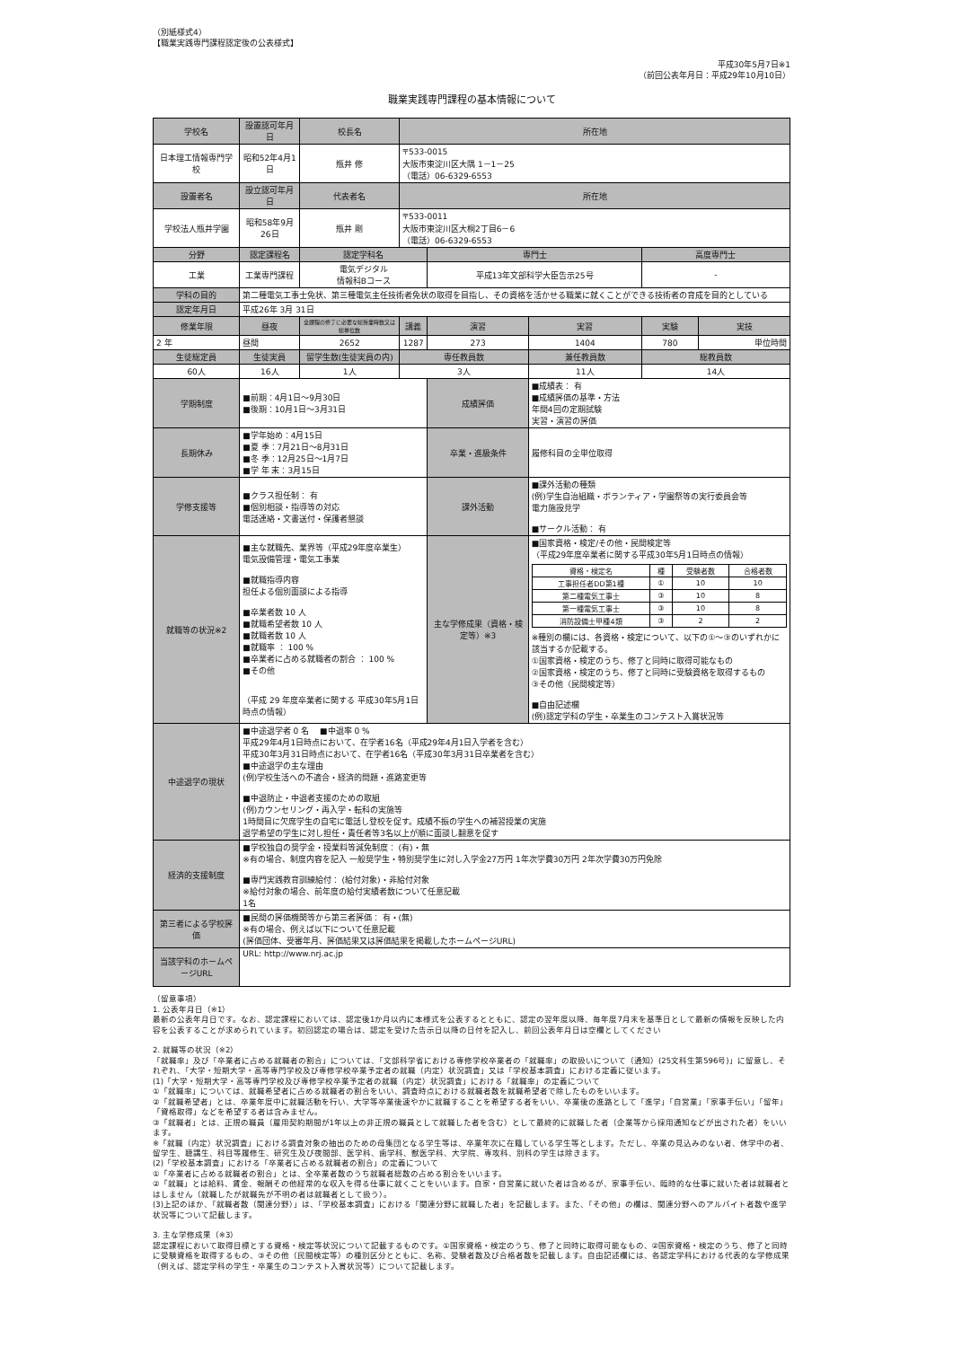（別紙様式4）
【職業実践専門課程認定後の公表様式】
平成30年5月7日※1
（前回公表年月日：平成29年10月10日）
職業実践専門課程の基本情報について
| 学校名 | 設置認可年月日 | 校長名 | 所在地 | | | | |
| --- | --- | --- | --- | --- | --- | --- | --- |
| 日本理工情報専門学校 | 昭和52年4月1日 | 瓶井 修 | 〒533-0015 大阪市東淀川区大隅 1－1－25 （電話）06-6329-6553 | | | | |
| 設置者名 | 設立認可年月日 | 代表者名 | 所在地 | | | | |
| 学校法人瓶井学園 | 昭和58年9月26日 | 瓶井 剛 | 〒533-0011 大阪市東淀川区大桐2丁目6－6 （電話）06-6329-6553 | | | | |
| 分野 | 認定課程名 | 認定学科名 | | 専門士 | | 高度専門士 | |
| 工業 | 工業専門課程 | 電気デジタル 情報科Bコース | | 平成13年文部科学大臣告示25号 | | - | |
| 学科の目的 | 第二種電気工事士免状、第三種電気主任技術者免状の取得を目指し、その資格を活かせる職業に就くことができる技術者の育成を目的としている | | | | | | |
| 認定年月日 | 平成26年 3月 31日 | | | | | | |
| 修業年限 | 昼夜 | 全課程の修了に必要な総授業時数又は総単位数 | 講義 | 演習 | 実習 | 実験 | 実技 |
| 2 年 | 昼間 | 2652 | 1287 | 273 | 1404 | 780 | 単位時間 |
| 生徒総定員 | 生徒実員 | 留学生数(生徒実員の内) | 専任教員数 | | 兼任教員数 | 総教員数 | |
| 60人 | 16人 | 1人 | 3人 | | 11人 | 14人 | |
| 学期制度 | ■前期：4月1日～9月30日 ■後期：10月1日～3月31日 | | | 成績評価 | ■成績表： 有 ■成績評価の基準・方法 年間4回の定期試験 実習・演習の評価 | | |
| 長期休み | ■学年始め：4月15日 ■夏 季：7月21日～8月31日 ■冬 季：12月25日～1月7日 ■学 年 末：3月15日 | | | 卒業・進級条件 | 履修科目の全単位取得 | | |
| 学修支援等 | ■クラス担任制： 有 ■個別相談・指導等の対応 電話連絡・文書送付・保護者懇談 | | | 課外活動 | ■課外活動の種類 (例)学生自治組織・ボランティア・学園祭等の実行委員会等 電力施設見学 ■サークル活動： 有 | | |
| 就職等の状況※2 | ■主な就職先、業界等（平成29年度卒業生） 電気設備管理・電気工事業 ■就職指導内容 担任よる個別面談による指導 ■卒業者数 10 人 ■就職希望者数 10 人 ■就職者数 10 人 ■就職率 ： 100 % ■卒業者に占める就職者の割合 ： 100 % ■その他 （平成 29 年度卒業者に関する 平成30年5月1日 時点の情報） | | | 主な学修成果（資格・検定等）※3 | ■国家資格・検定/その他・民間検定等 （平成29年度卒業者に関する平成30年5月1日時点の情報） / 資格・検定名 / 種 / 受験者数 / 合格者数 / / --- / --- / --- / --- / / 工事担任者DD第1種 / ① / 10 / 10 / / 第二種電気工事士 / ③ / 10 / 8 / / 第一種電気工事士 / ③ / 10 / 8 / / 消防設備士甲種4類 / ③ / 2 / 2 / ※種別の欄には、各資格・検定について、以下の①～③のいずれかに該当するか記載する。 ①国家資格・検定のうち、修了と同時に取得可能なもの ②国家資格・検定のうち、修了と同時に受験資格を取得するもの ③その他（民間検定等） ■自由記述欄 (例)認定学科の学生・卒業生のコンテスト入賞状況等 | | |
| 中途退学の現状 | ■中途退学者 0 名 ■中退率 0 % 平成29年4月1日時点において、在学者16名（平成29年4月1日入学者を含む） 平成30年3月31日時点において、在学者16名（平成30年3月31日卒業者を含む） ■中途退学の主な理由 (例)学校生活への不適合・経済的問題・進路変更等 ■中退防止・中退者支援のための取組 (例)カウンセリング・再入学・転科の実施等 1時間目に欠席学生の自宅に電話し登校を促す。成績不振の学生への補習授業の実施 退学希望の学生に対し担任・責任者等3名以上が順に面談し翻意を促す | | | | | | |
| 経済的支援制度 | ■学校独自の奨学金・授業料等減免制度： (有)・無 ※有の場合、制度内容を記入 一般奨学生・特別奨学生に対し入学金27万円 1年次学費30万円 2年次学費30万円免除 ■専門実践教育訓練給付： (給付対象)・非給付対象 ※給付対象の場合、前年度の給付実績者数について任意記載 1名 | | | | | | |
| 第三者による学校評価 | ■民間の評価機関等から第三者評価： 有・(無) ※有の場合、例えば以下について任意記載 (評価団体、受審年月、評価結果又は評価結果を掲載したホームページURL) | | | | | | |
| 当該学科のホームページURL | URL: http://www.nrj.ac.jp | | | | | | |
（留意事項）
1. 公表年月日（※1）
最新の公表年月日です。なお、認定課程においては、認定後1か月以内に本様式を公表するとともに、認定の翌年度以降、毎年度7月末を基準日として最新の情報を反映した内容を公表することが求められています。初回認定の場合は、認定を受けた告示日以降の日付を記入し、前回公表年月日は空欄としてください
2. 就職等の状況（※2）
「就職率」及び「卒業者に占める就職者の割合」については、「文部科学省における専修学校卒業者の「就職率」の取扱いについて（通知）(25文科生第596号)」に留意し、それぞれ、「大学・短期大学・高等専門学校及び専修学校卒業予定者の就職（内定）状況調査」又は「学校基本調査」における定義に従います。
(1)「大学・短期大学・高等専門学校及び専修学校卒業予定者の就職（内定）状況調査」における「就職率」の定義について
①「就職率」については、就職希望者に占める就職者の割合をいい、調査時点における就職者数を就職希望者で除したものをいいます。
②「就職希望者」とは、卒業年度中に就職活動を行い、大学等卒業後速やかに就職することを希望する者をいい、卒業後の進路として「進学」「自営業」「家事手伝い」「留年」「資格取得」などを希望する者は含みません。
③「就職者」とは、正規の職員（雇用契約期間が1年以上の非正規の職員として就職した者を含む）として最終的に就職した者（企業等から採用通知などが出された者）をいいます。
※「就職（内定）状況調査」における調査対象の抽出のための母集団となる学生等は、卒業年次に在籍している学生等とします。ただし、卒業の見込みのない者、休学中の者、留学生、聴講生、科目等履修生、研究生及び夜間部、医学科、歯学科、獣医学科、大学院、専攻科、別科の学生は除きます。
(2)「学校基本調査」における「卒業者に占める就職者の割合」の定義について
①「卒業者に占める就職者の割合」とは、全卒業者数のうち就職者総数の占める割合をいいます。
②「就職」とは給料、賃金、報酬その他経常的な収入を得る仕事に就くことをいいます。自家・自営業に就いた者は含めるが、家事手伝い、臨時的な仕事に就いた者は就職者とはしません（就職したが就職先が不明の者は就職者として扱う）。
(3)上記のほか、「就職者数（関連分野）」は、「学校基本調査」における「関連分野に就職した者」を記載します。また、「その他」の欄は、関連分野へのアルバイト者数や進学状況等について記載します。
3. 主な学修成果（※3）
認定課程において取得目標とする資格・検定等状況について記載するものです。①国家資格・検定のうち、修了と同時に取得可能なもの、②国家資格・検定のうち、修了と同時に受験資格を取得するもの、③その他（民間検定等）の種別区分とともに、名称、受験者数及び合格者数を記載します。自由記述欄には、各認定学科における代表的な学修成果（例えば、認定学科の学生・卒業生のコンテスト入賞状況等）について記載します。